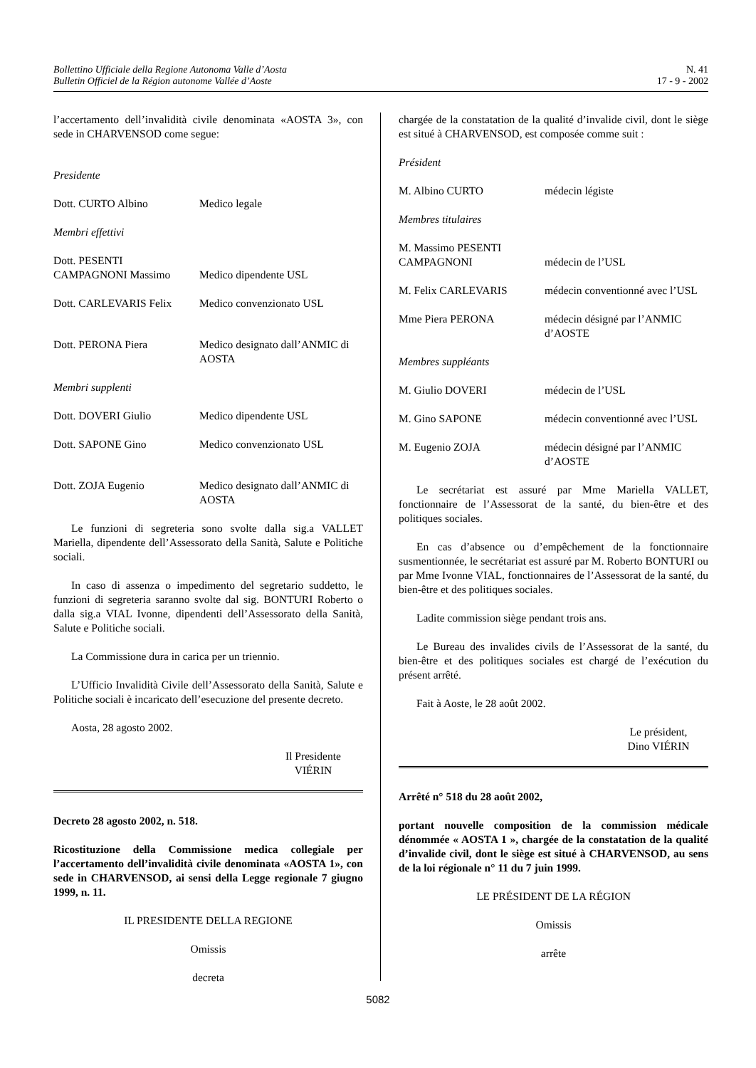Bollettino Ufficiale della Regione Autonoma Valle d’Aosta
Bulletin Officiel de la Région autonome Vallée d’Aoste
N. 41
17 - 9 - 2002
l’accertamento dell’invalidità civile denominata «AOSTA 3», con sede in CHARVENSOD come segue:
Presidente
Dott. CURTO Albino Medico legale
Membri effettivi
Dott. PESENTI
CAMPAGNONI Massimo
Medico dipendente USL
Dott. CARLEVARIS Felix Medico convenzionato USL
Dott. PERONA Piera Medico designato dall’ANMIC di AOSTA
Membri supplenti
Dott. DOVERI Giulio Medico dipendente USL
Dott. SAPONE Gino Medico convenzionato USL
Dott. ZOJA Eugenio Medico designato dall’ANMIC di AOSTA
Le funzioni di segreteria sono svolte dalla sig.a VALLET Mariella, dipendente dell’Assessorato della Sanità, Salute e Politiche sociali.
In caso di assenza o impedimento del segretario suddetto, le funzioni di segreteria saranno svolte dal sig. BONTURI Roberto o dalla sig.a VIAL Ivonne, dipendenti dell’Assessorato della Sanità, Salute e Politiche sociali.
La Commissione dura in carica per un triennio.
L’Ufficio Invalidità Civile dell’Assessorato della Sanità, Salute e Politiche sociali è incaricato dell’esecuzione del presente decreto.
Aosta, 28 agosto 2002.
Il Presidente
VIÉRIN
Decreto 28 agosto 2002, n. 518.
Ricostituzione della Commissione medica collegiale per l’accertamento dell’invalidità civile denominata «AOSTA 1», con sede in CHARVENSOD, ai sensi della Legge regionale 7 giugno 1999, n. 11.
IL PRESIDENTE DELLA REGIONE
Omissis
decreta
chargée de la constatation de la qualité d’invalide civil, dont le siège est situé à CHARVENSOD, est composée comme suit :
Président
M. Albino CURTO médecin légiste
Membres titulaires
M. Massimo PESENTI
CAMPAGNONI
médecin de l’USL
M. Felix CARLEVARIS médecin conventionné avec l’USL
Mme Piera PERONA médecin désigné par l’ANMIC d’AOSTE
Membres suppléants
M. Giulio DOVERI médecin de l’USL
M. Gino SAPONE médecin conventionné avec l’USL
M. Eugenio ZOJA médecin désigné par l’ANMIC d’AOSTE
Le secrétariat est assuré par Mme Mariella VALLET, fonctionnaire de l’Assessorat de la santé, du bien-être et des politiques sociales.
En cas d’absence ou d’empêchement de la fonctionnaire susmentionnée, le secrétariat est assuré par M. Roberto BONTURI ou par Mme Ivonne VIAL, fonctionnaires de l’Assessorat de la santé, du bien-être et des politiques sociales.
Ladite commission siège pendant trois ans.
Le Bureau des invalides civils de l’Assessorat de la santé, du bien-être et des politiques sociales est chargé de l’exécution du présent arrêté.
Fait à Aoste, le 28 août 2002.
Le président,
Dino VIÉRIN
Arrêté n° 518 du 28 août 2002,
portant nouvelle composition de la commission médicale dénommée « AOSTA 1 », chargée de la constatation de la qualité d’invalide civil, dont le siège est situé à CHARVENSOD, au sens de la loi régionale n° 11 du 7 juin 1999.
LE PRÉSIDENT DE LA RÉGION
Omissis
arrête
5082